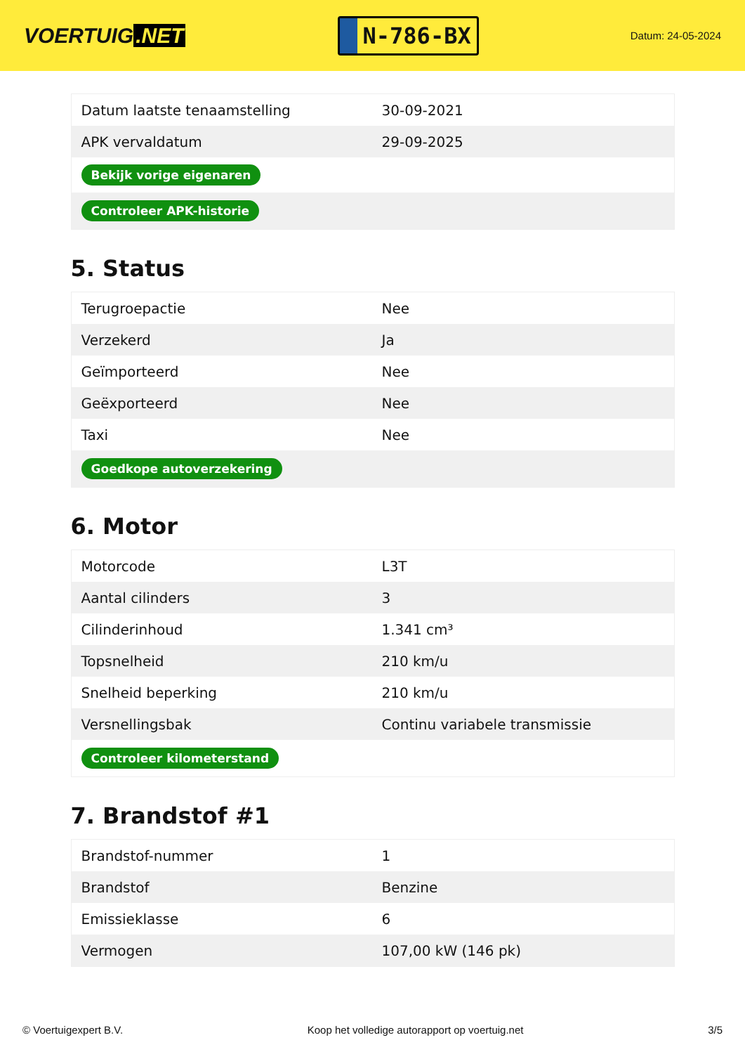VOERTUIG.NET
N-786-BX
Datum: 24-05-2024
| Datum laatste tenaamstelling | 30-09-2021 |
| APK vervaldatum | 29-09-2025 |
| Bekijk vorige eigenaren | |
| Controleer APK-historie | |
5. Status
| Terugroepactie | Nee |
| Verzekerd | Ja |
| Geïmporteerd | Nee |
| Geëxporteerd | Nee |
| Taxi | Nee |
| Goedkope autoverzekering | |
6. Motor
| Motorcode | L3T |
| Aantal cilinders | 3 |
| Cilinderinhoud | 1.341 cm³ |
| Topsnelheid | 210 km/u |
| Snelheid beperking | 210 km/u |
| Versnellingsbak | Continu variabele transmissie |
| Controleer kilometerstand | |
7. Brandstof #1
| Brandstof-nummer | 1 |
| Brandstof | Benzine |
| Emissieklasse | 6 |
| Vermogen | 107,00 kW (146 pk) |
© Voertuigexpert B.V. Koop het volledige autorapport op voertuig.net 3/5